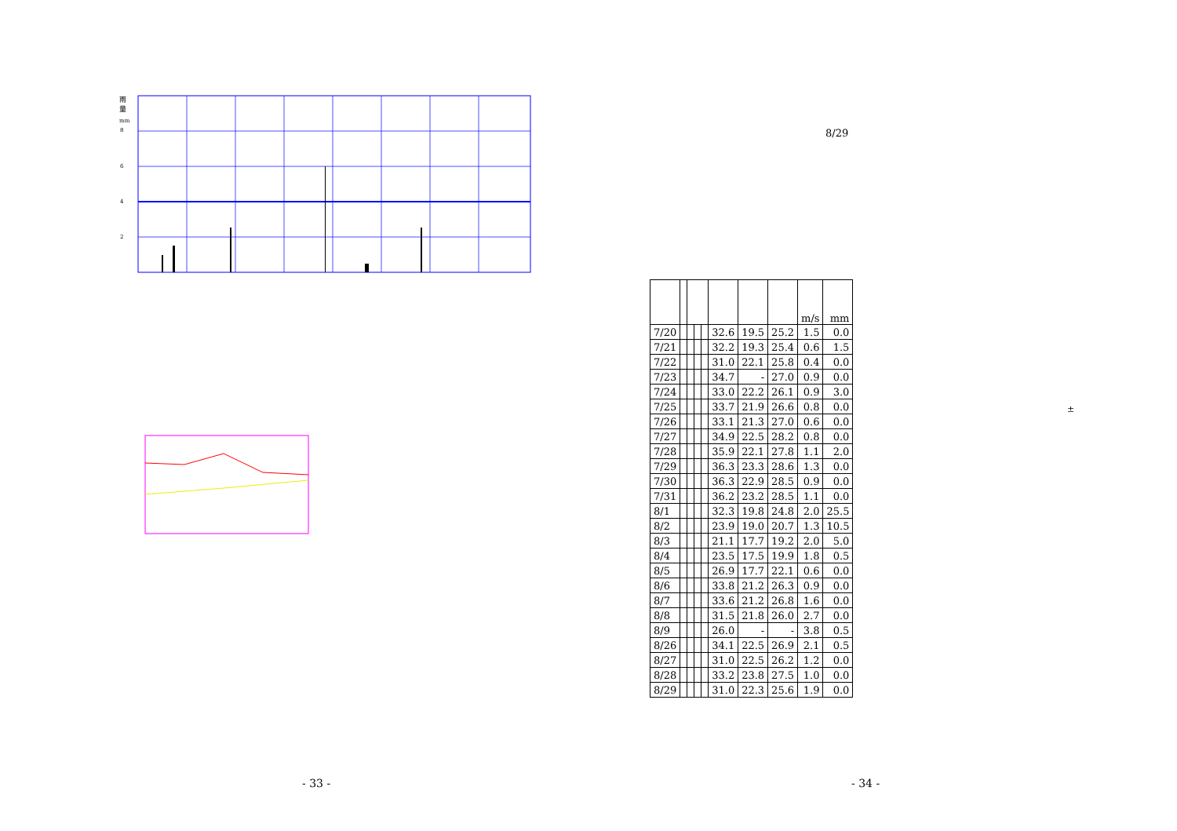雨
量
mm
8
6
4
2
- 33 -
8/29
±
| | | | | | | | | m/s | mm |
| --- | --- | --- | --- | --- | --- | --- | --- | --- | --- |
| 7/20 | | | | | 32.6 | 19.5 | 25.2 | 1.5 | 0.0 |
| 7/21 | | | | | 32.2 | 19.3 | 25.4 | 0.6 | 1.5 |
| 7/22 | | | | | 31.0 | 22.1 | 25.8 | 0.4 | 0.0 |
| 7/23 | | | | | 34.7 | - | 27.0 | 0.9 | 0.0 |
| 7/24 | | | | | 33.0 | 22.2 | 26.1 | 0.9 | 3.0 |
| 7/25 | | | | | 33.7 | 21.9 | 26.6 | 0.8 | 0.0 |
| 7/26 | | | | | 33.1 | 21.3 | 27.0 | 0.6 | 0.0 |
| 7/27 | | | | | 34.9 | 22.5 | 28.2 | 0.8 | 0.0 |
| 7/28 | | | | | 35.9 | 22.1 | 27.8 | 1.1 | 2.0 |
| 7/29 | | | | | 36.3 | 23.3 | 28.6 | 1.3 | 0.0 |
| 7/30 | | | | | 36.3 | 22.9 | 28.5 | 0.9 | 0.0 |
| 7/31 | | | | | 36.2 | 23.2 | 28.5 | 1.1 | 0.0 |
| 8/1 | | | | | 32.3 | 19.8 | 24.8 | 2.0 | 25.5 |
| 8/2 | | | | | 23.9 | 19.0 | 20.7 | 1.3 | 10.5 |
| 8/3 | | | | | 21.1 | 17.7 | 19.2 | 2.0 | 5.0 |
| 8/4 | | | | | 23.5 | 17.5 | 19.9 | 1.8 | 0.5 |
| 8/5 | | | | | 26.9 | 17.7 | 22.1 | 0.6 | 0.0 |
| 8/6 | | | | | 33.8 | 21.2 | 26.3 | 0.9 | 0.0 |
| 8/7 | | | | | 33.6 | 21.2 | 26.8 | 1.6 | 0.0 |
| 8/8 | | | | | 31.5 | 21.8 | 26.0 | 2.7 | 0.0 |
| 8/9 | | | | | 26.0 | - | - | 3.8 | 0.5 |
| 8/26 | | | | | 34.1 | 22.5 | 26.9 | 2.1 | 0.5 |
| 8/27 | | | | | 31.0 | 22.5 | 26.2 | 1.2 | 0.0 |
| 8/28 | | | | | 33.2 | 23.8 | 27.5 | 1.0 | 0.0 |
| 8/29 | | | | | 31.0 | 22.3 | 25.6 | 1.9 | 0.0 |
- 34 -